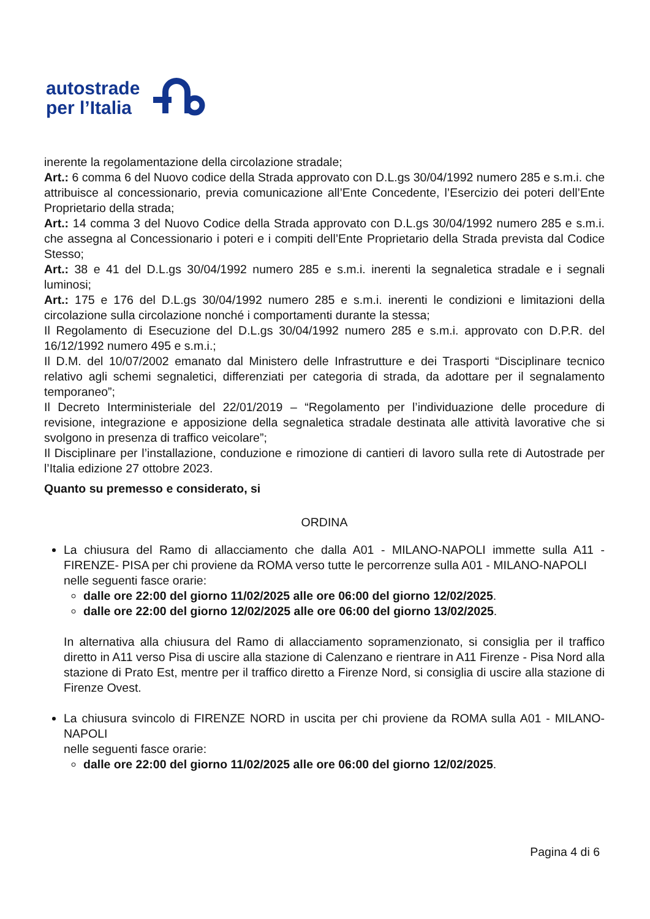autostrade
per l’Italia
inerente la regolamentazione della circolazione stradale;
Art.: 6 comma 6 del Nuovo codice della Strada approvato con D.L.gs 30/04/1992 numero 285 e s.m.i. che attribuisce al concessionario, previa comunicazione all’Ente Concedente, l’Esercizio dei poteri dell’Ente Proprietario della strada;
Art.: 14 comma 3 del Nuovo Codice della Strada approvato con D.L.gs 30/04/1992 numero 285 e s.m.i. che assegna al Concessionario i poteri e i compiti dell’Ente Proprietario della Strada prevista dal Codice Stesso;
Art.: 38 e 41 del D.L.gs 30/04/1992 numero 285 e s.m.i. inerenti la segnaletica stradale e i segnali luminosi;
Art.: 175 e 176 del D.L.gs 30/04/1992 numero 285 e s.m.i. inerenti le condizioni e limitazioni della circolazione sulla circolazione nonché i comportamenti durante la stessa;
Il Regolamento di Esecuzione del D.L.gs 30/04/1992 numero 285 e s.m.i. approvato con D.P.R. del 16/12/1992 numero 495 e s.m.i.;
Il D.M. del 10/07/2002 emanato dal Ministero delle Infrastrutture e dei Trasporti “Disciplinare tecnico relativo agli schemi segnaletici, differenziati per categoria di strada, da adottare per il segnalamento temporaneo”;
Il Decreto Interministeriale del 22/01/2019 – “Regolamento per l’individuazione delle procedure di revisione, integrazione e apposizione della segnaletica stradale destinata alle attività lavorative che si svolgono in presenza di traffico veicolare”;
Il Disciplinare per l’installazione, conduzione e rimozione di cantieri di lavoro sulla rete di Autostrade per l’Italia edizione 27 ottobre 2023.
Quanto su premesso e considerato, si
ORDINA
La chiusura del Ramo di allacciamento che dalla A01 - MILANO-NAPOLI immette sulla A11 - FIRENZE- PISA per chi proviene da ROMA verso tutte le percorrenze sulla A01 - MILANO-NAPOLI
nelle seguenti fasce orarie:
dalle ore 22:00 del giorno 11/02/2025 alle ore 06:00 del giorno 12/02/2025.
dalle ore 22:00 del giorno 12/02/2025 alle ore 06:00 del giorno 13/02/2025.
In alternativa alla chiusura del Ramo di allacciamento sopramenzionato, si consiglia per il traffico diretto in A11 verso Pisa di uscire alla stazione di Calenzano e rientrare in A11 Firenze - Pisa Nord alla stazione di Prato Est, mentre per il traffico diretto a Firenze Nord, si consiglia di uscire alla stazione di Firenze Ovest.
La chiusura svincolo di FIRENZE NORD in uscita per chi proviene da ROMA sulla A01 - MILANO-NAPOLI
nelle seguenti fasce orarie:
dalle ore 22:00 del giorno 11/02/2025 alle ore 06:00 del giorno 12/02/2025.
Pagina 4 di 6